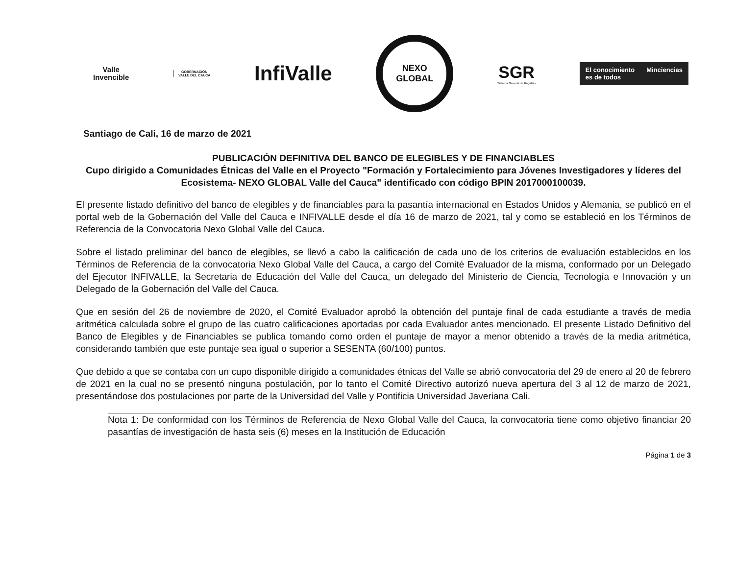Valle
Invencible
GOBERNACIÓN
VALLE DEL CAUCA
InfiValle
NEXO
GLOBAL
SGR
Sistema General de Regalías
El conocimiento
es de todos
Minciencias
Santiago de Cali, 16 de marzo de 2021
PUBLICACIÓN DEFINITIVA DEL BANCO DE ELEGIBLES Y DE FINANCIABLES
Cupo dirigido a Comunidades Étnicas del Valle en el Proyecto "Formación y Fortalecimiento para Jóvenes Investigadores y líderes del Ecosistema- NEXO GLOBAL Valle del Cauca" identificado con código BPIN 2017000100039.
El presente listado definitivo del banco de elegibles y de financiables para la pasantía internacional en Estados Unidos y Alemania, se publicó en el portal web de la Gobernación del Valle del Cauca e INFIVALLE desde el día 16 de marzo de 2021, tal y como se estableció en los Términos de Referencia de la Convocatoria Nexo Global Valle del Cauca.
Sobre el listado preliminar del banco de elegibles, se llevó a cabo la calificación de cada uno de los criterios de evaluación establecidos en los Términos de Referencia de la convocatoria Nexo Global Valle del Cauca, a cargo del Comité Evaluador de la misma, conformado por un Delegado del Ejecutor INFIVALLE, la Secretaria de Educación del Valle del Cauca, un delegado del Ministerio de Ciencia, Tecnología e Innovación y un Delegado de la Gobernación del Valle del Cauca.
Que en sesión del 26 de noviembre de 2020, el Comité Evaluador aprobó la obtención del puntaje final de cada estudiante a través de media aritmética calculada sobre el grupo de las cuatro calificaciones aportadas por cada Evaluador antes mencionado. El presente Listado Definitivo del Banco de Elegibles y de Financiables se publica tomando como orden el puntaje de mayor a menor obtenido a través de la media aritmética, considerando también que este puntaje sea igual o superior a SESENTA (60/100) puntos.
Que debido a que se contaba con un cupo disponible dirigido a comunidades étnicas del Valle se abrió convocatoria del 29 de enero al 20 de febrero de 2021 en la cual no se presentó ninguna postulación, por lo tanto el Comité Directivo autorizó nueva apertura del 3 al 12 de marzo de 2021, presentándose dos postulaciones por parte de la Universidad del Valle y Pontificia Universidad Javeriana Cali.
Nota 1: De conformidad con los Términos de Referencia de Nexo Global Valle del Cauca, la convocatoria tiene como objetivo financiar 20 pasantías de investigación de hasta seis (6) meses en la Institución de Educación
Página 1 de 3